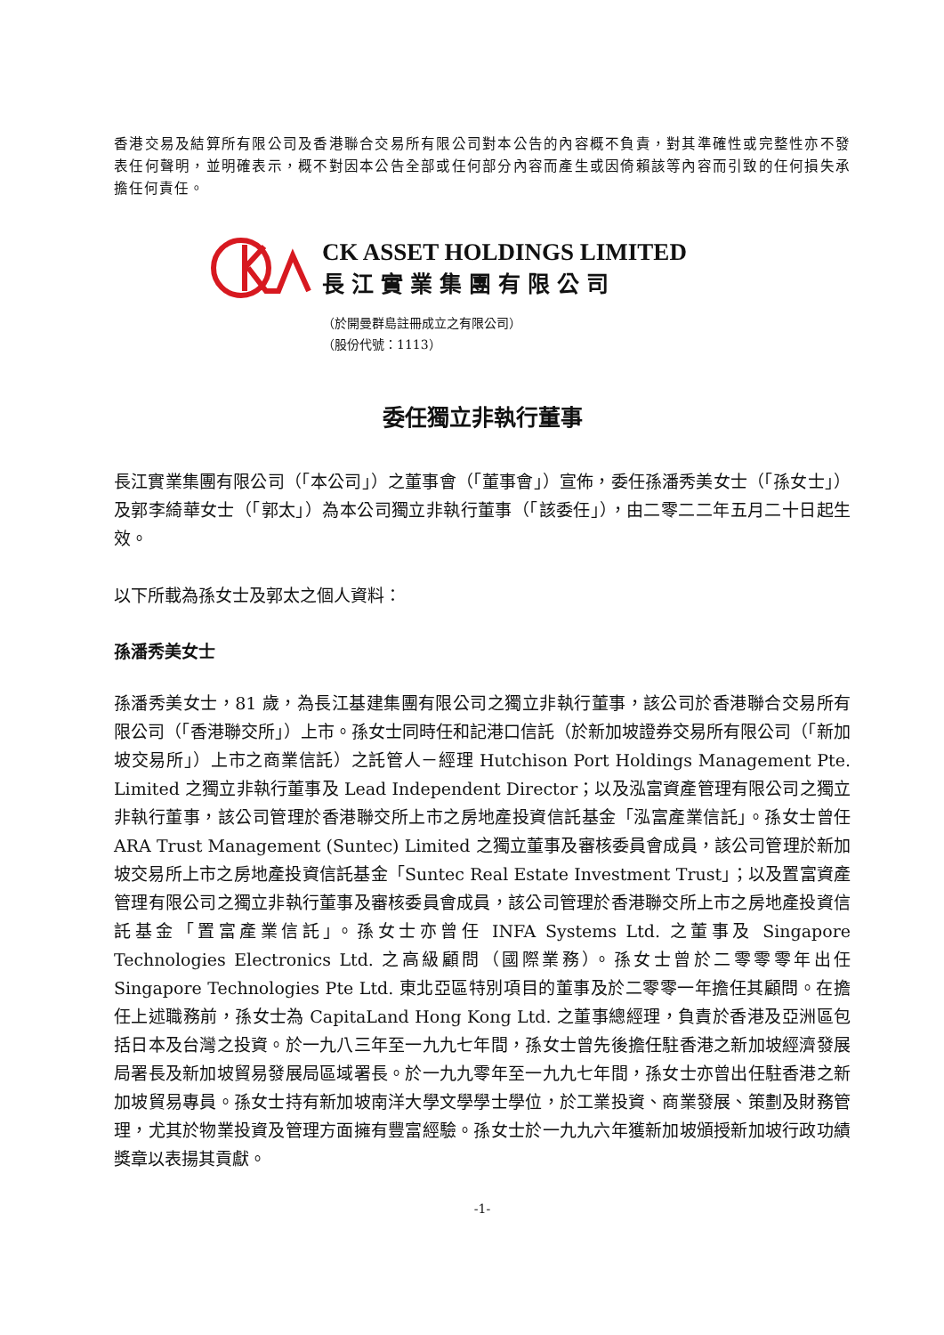香港交易及結算所有限公司及香港聯合交易所有限公司對本公告的內容概不負責，對其準確性或完整性亦不發表任何聲明，並明確表示，概不對因本公告全部或任何部分內容而產生或因倚賴該等內容而引致的任何損失承擔任何責任。
CK ASSET HOLDINGS LIMITED
長江實業集團有限公司
（於開曼群島註冊成立之有限公司）
（股份代號：1113）
委任獨立非執行董事
長江實業集團有限公司（「本公司」）之董事會（「董事會」）宣佈，委任孫潘秀美女士（「孫女士」）及郭李綺華女士（「郭太」）為本公司獨立非執行董事（「該委任」），由二零二二年五月二十日起生效。
以下所載為孫女士及郭太之個人資料：
孫潘秀美女士
孫潘秀美女士，81 歲，為長江基建集團有限公司之獨立非執行董事，該公司於香港聯合交易所有限公司（「香港聯交所」）上市。孫女士同時任和記港口信託（於新加坡證券交易所有限公司（「新加坡交易所」）上市之商業信託）之託管人－經理 Hutchison Port Holdings Management Pte. Limited 之獨立非執行董事及 Lead Independent Director；以及泓富資產管理有限公司之獨立非執行董事，該公司管理於香港聯交所上市之房地產投資信託基金「泓富產業信託」。孫女士曾任 ARA Trust Management (Suntec) Limited 之獨立董事及審核委員會成員，該公司管理於新加坡交易所上市之房地產投資信託基金「Suntec Real Estate Investment Trust」；以及置富資產管理有限公司之獨立非執行董事及審核委員會成員，該公司管理於香港聯交所上市之房地產投資信託基金「置富產業信託」。孫女士亦曾任 INFA Systems Ltd. 之董事及 Singapore Technologies Electronics Ltd. 之高級顧問（國際業務）。孫女士曾於二零零零年出任 Singapore Technologies Pte Ltd. 東北亞區特別項目的董事及於二零零一年擔任其顧問。在擔任上述職務前，孫女士為 CapitaLand Hong Kong Ltd. 之董事總經理，負責於香港及亞洲區包括日本及台灣之投資。於一九八三年至一九九七年間，孫女士曾先後擔任駐香港之新加坡經濟發展局署長及新加坡貿易發展局區域署長。於一九九零年至一九九七年間，孫女士亦曾出任駐香港之新加坡貿易專員。孫女士持有新加坡南洋大學文學學士學位，於工業投資、商業發展、策劃及財務管理，尤其於物業投資及管理方面擁有豐富經驗。孫女士於一九九六年獲新加坡頒授新加坡行政功績獎章以表揚其貢獻。
-1-